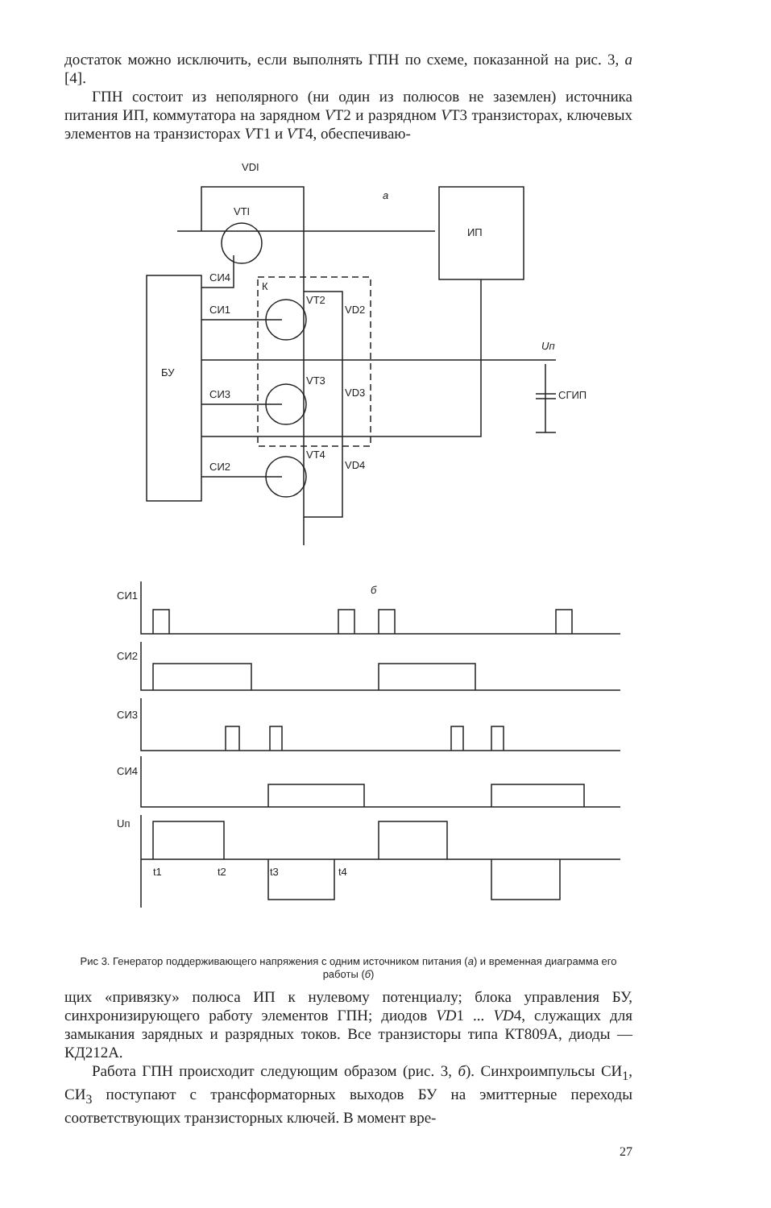достаток можно исключить, если выполнять ГПН по схеме, показанной на рис. 3, а [4].
ГПН состоит из неполярного (ни один из полюсов не заземлен) источника питания ИП, коммутатора на зарядном VT2 и разрядном VT3 транзисторах, ключевых элементов на транзисторах VT1 и VT4, обеспечиваю-
VDI
VTI
a
ИП
СИ4
К
VT2
VD2
СИ1
Uп
БУ
VT3
VD3
СИ3
CГИП
VT4
VD4
СИ2
СИ1
б
СИ2
СИ3
СИ4
Uп
t1
t2
t3
t4
Рис 3. Генератор поддерживающего напряжения с одним источником питания (а) и временная диаграмма его работы (б)
щих «привязку» полюса ИП к нулевому потенциалу; блока управления БУ, синхронизирующего работу элементов ГПН; диодов VD1 ... VD4, служащих для замыкания зарядных и разрядных токов. Все транзисторы типа КТ809А, диоды — КД212А.
Работа ГПН происходит следующим образом (рис. 3, б). Синхроимпульсы СИ<sub>1</sub>, СИ<sub>3</sub> поступают с трансформаторных выходов БУ на эмиттерные переходы соответствующих транзисторных ключей. В момент вре-
27